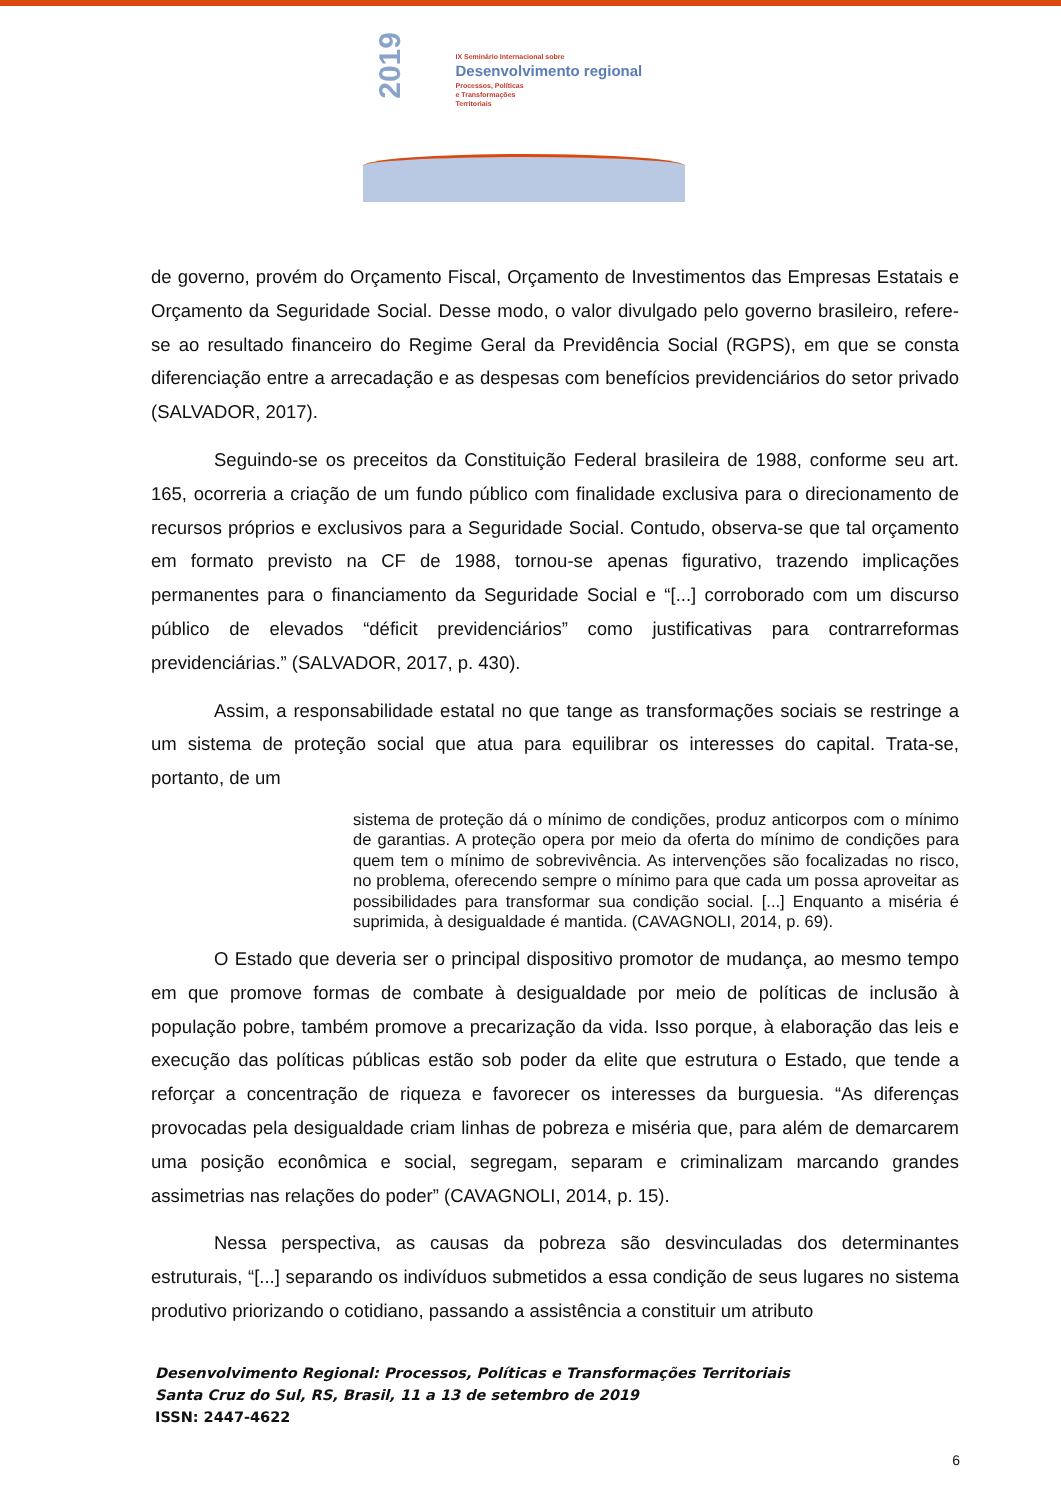2019
IX Seminário Internacional sobre
Desenvolvimento regional
Processos, Políticas
e Transformações
Territoriais
de governo, provém do Orçamento Fiscal, Orçamento de Investimentos das Empresas Estatais e Orçamento da Seguridade Social. Desse modo, o valor divulgado pelo governo brasileiro, refere-se ao resultado financeiro do Regime Geral da Previdência Social (RGPS), em que se consta diferenciação entre a arrecadação e as despesas com benefícios previdenciários do setor privado (SALVADOR, 2017).
Seguindo-se os preceitos da Constituição Federal brasileira de 1988, conforme seu art. 165, ocorreria a criação de um fundo público com finalidade exclusiva para o direcionamento de recursos próprios e exclusivos para a Seguridade Social. Contudo, observa-se que tal orçamento em formato previsto na CF de 1988, tornou-se apenas figurativo, trazendo implicações permanentes para o financiamento da Seguridade Social e “[...] corroborado com um discurso público de elevados “déficit previdenciários” como justificativas para contrarreformas previdenciárias.” (SALVADOR, 2017, p. 430).
Assim, a responsabilidade estatal no que tange as transformações sociais se restringe a um sistema de proteção social que atua para equilibrar os interesses do capital. Trata-se, portanto, de um
sistema de proteção dá o mínimo de condições, produz anticorpos com o mínimo de garantias. A proteção opera por meio da oferta do mínimo de condições para quem tem o mínimo de sobrevivência. As intervenções são focalizadas no risco, no problema, oferecendo sempre o mínimo para que cada um possa aproveitar as possibilidades para transformar sua condição social. [...] Enquanto a miséria é suprimida, à desigualdade é mantida. (CAVAGNOLI, 2014, p. 69).
O Estado que deveria ser o principal dispositivo promotor de mudança, ao mesmo tempo em que promove formas de combate à desigualdade por meio de políticas de inclusão à população pobre, também promove a precarização da vida. Isso porque, à elaboração das leis e execução das políticas públicas estão sob poder da elite que estrutura o Estado, que tende a reforçar a concentração de riqueza e favorecer os interesses da burguesia. “As diferenças provocadas pela desigualdade criam linhas de pobreza e miséria que, para além de demarcarem uma posição econômica e social, segregam, separam e criminalizam marcando grandes assimetrias nas relações do poder” (CAVAGNOLI, 2014, p. 15).
Nessa perspectiva, as causas da pobreza são desvinculadas dos determinantes estruturais, “[...] separando os indivíduos submetidos a essa condição de seus lugares no sistema produtivo priorizando o cotidiano, passando a assistência a constituir um atributo
Desenvolvimento Regional: Processos, Políticas e Transformações Territoriais
Santa Cruz do Sul, RS, Brasil, 11 a 13 de setembro de 2019
ISSN: 2447-4622
6